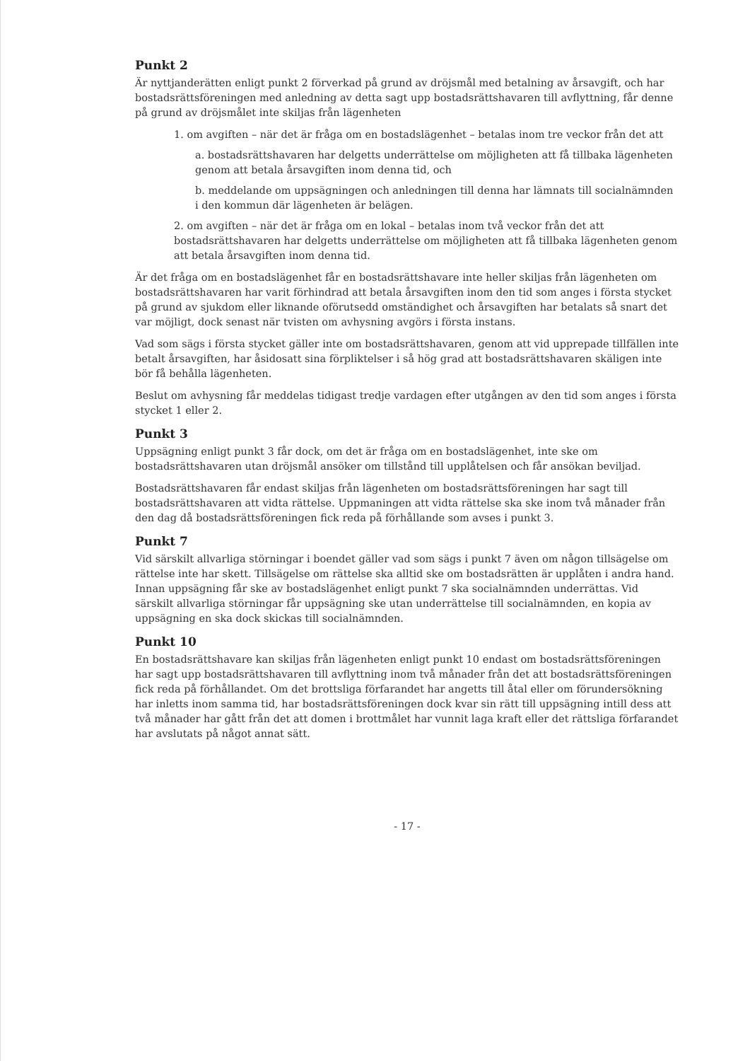Punkt 2
Är nyttjanderätten enligt punkt 2 förverkad på grund av dröjsmål med betalning av årsavgift, och har bostadsrättsföreningen med anledning av detta sagt upp bostadsrättshavaren till avflyttning, får denne på grund av dröjsmålet inte skiljas från lägenheten
1. om avgiften – när det är fråga om en bostadslägenhet – betalas inom tre veckor från det att
a. bostadsrättshavaren har delgetts underrättelse om möjligheten att få tillbaka lägenheten genom att betala årsavgiften inom denna tid, och
b. meddelande om uppsägningen och anledningen till denna har lämnats till socialnämnden i den kommun där lägenheten är belägen.
2. om avgiften – när det är fråga om en lokal – betalas inom två veckor från det att bostadsrättshavaren har delgetts underrättelse om möjligheten att få tillbaka lägenheten genom att betala årsavgiften inom denna tid.
Är det fråga om en bostadslägenhet får en bostadsrättshavare inte heller skiljas från lägenheten om bostadsrättshavaren har varit förhindrad att betala årsavgiften inom den tid som anges i första stycket på grund av sjukdom eller liknande oförutsedd omständighet och årsavgiften har betalats så snart det var möjligt, dock senast när tvisten om avhysning avgörs i första instans.
Vad som sägs i första stycket gäller inte om bostadsrättshavaren, genom att vid upprepade tillfällen inte betalt årsavgiften, har åsidosatt sina förpliktelser i så hög grad att bostadsrättshavaren skäligen inte bör få behålla lägenheten.
Beslut om avhysning får meddelas tidigast tredje vardagen efter utgången av den tid som anges i första stycket 1 eller 2.
Punkt 3
Uppsägning enligt punkt 3 får dock, om det är fråga om en bostadslägenhet, inte ske om bostadsrättshavaren utan dröjsmål ansöker om tillstånd till upplåtelsen och får ansökan beviljad.
Bostadsrättshavaren får endast skiljas från lägenheten om bostadsrättsföreningen har sagt till bostadsrättshavaren att vidta rättelse. Uppmaningen att vidta rättelse ska ske inom två månader från den dag då bostadsrättsföreningen fick reda på förhållande som avses i punkt 3.
Punkt 7
Vid särskilt allvarliga störningar i boendet gäller vad som sägs i punkt 7 även om någon tillsägelse om rättelse inte har skett. Tillsägelse om rättelse ska alltid ske om bostadsrätten är upplåten i andra hand. Innan uppsägning får ske av bostadslägenhet enligt punkt 7 ska socialnämnden underrättas. Vid särskilt allvarliga störningar får uppsägning ske utan underrättelse till socialnämnden, en kopia av uppsägning en ska dock skickas till socialnämnden.
Punkt 10
En bostadsrättshavare kan skiljas från lägenheten enligt punkt 10 endast om bostadsrättsföreningen har sagt upp bostadsrättshavaren till avflyttning inom två månader från det att bostadsrättsföreningen fick reda på förhållandet. Om det brottsliga förfarandet har angetts till åtal eller om förundersökning har inletts inom samma tid, har bostadsrättsföreningen dock kvar sin rätt till uppsägning intill dess att två månader har gått från det att domen i brottmålet har vunnit laga kraft eller det rättsliga förfarandet har avslutats på något annat sätt.
- 17 -